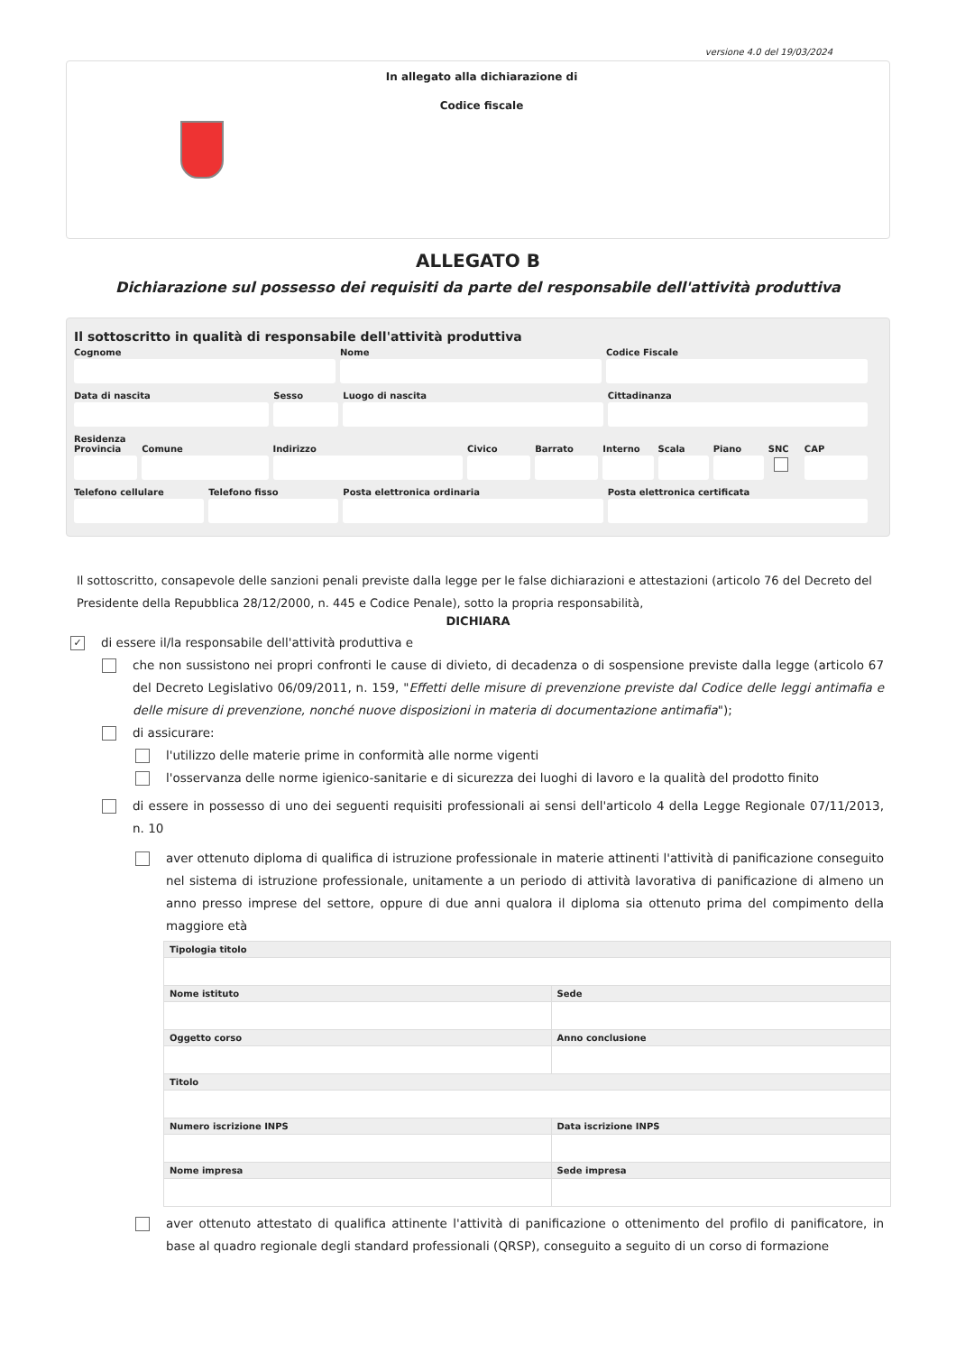versione 4.0 del 19/03/2024
In allegato alla dichiarazione di
Codice fiscale
ALLEGATO B
Dichiarazione sul possesso dei requisiti da parte del responsabile dell'attività produttiva
Il sottoscritto in qualità di responsabile dell'attività produttiva
Cognome Nome Codice Fiscale
Data di nascita Sesso Luogo di nascita Cittadinanza
Residenza
Provincia Comune Indirizzo Civico Barrato Interno Scala Piano SNC CAP
Telefono cellulare Telefono fisso Posta elettronica ordinaria Posta elettronica certificata
Il sottoscritto, consapevole delle sanzioni penali previste dalla legge per le false dichiarazioni e attestazioni (articolo 76 del Decreto del Presidente della Repubblica 28/12/2000, n. 445 e Codice Penale), sotto la propria responsabilità,
DICHIARA
✓ di essere il/la responsabile dell'attività produttiva e
che non sussistono nei propri confronti le cause di divieto, di decadenza o di sospensione previste dalla legge (articolo 67 del Decreto Legislativo 06/09/2011, n. 159, "Effetti delle misure di prevenzione previste dal Codice delle leggi antimafia e delle misure di prevenzione, nonché nuove disposizioni in materia di documentazione antimafia");
di assicurare:
l'utilizzo delle materie prime in conformità alle norme vigenti
l'osservanza delle norme igienico-sanitarie e di sicurezza dei luoghi di lavoro e la qualità del prodotto finito
di essere in possesso di uno dei seguenti requisiti professionali ai sensi dell'articolo 4 della Legge Regionale 07/11/2013, n. 10
aver ottenuto diploma di qualifica di istruzione professionale in materie attinenti l'attività di panificazione conseguito nel sistema di istruzione professionale, unitamente a un periodo di attività lavorativa di panificazione di almeno un anno presso imprese del settore, oppure di due anni qualora il diploma sia ottenuto prima del compimento della maggiore età
| Tipologia titolo | |
| --- | --- |
| Nome istituto | Sede |
| Oggetto corso | Anno conclusione |
| Titolo | |
| Numero iscrizione INPS | Data iscrizione INPS |
| Nome impresa | Sede impresa |
aver ottenuto attestato di qualifica attinente l'attività di panificazione o ottenimento del profilo di panificatore, in base al quadro regionale degli standard professionali (QRSP), conseguito a seguito di un corso di formazione